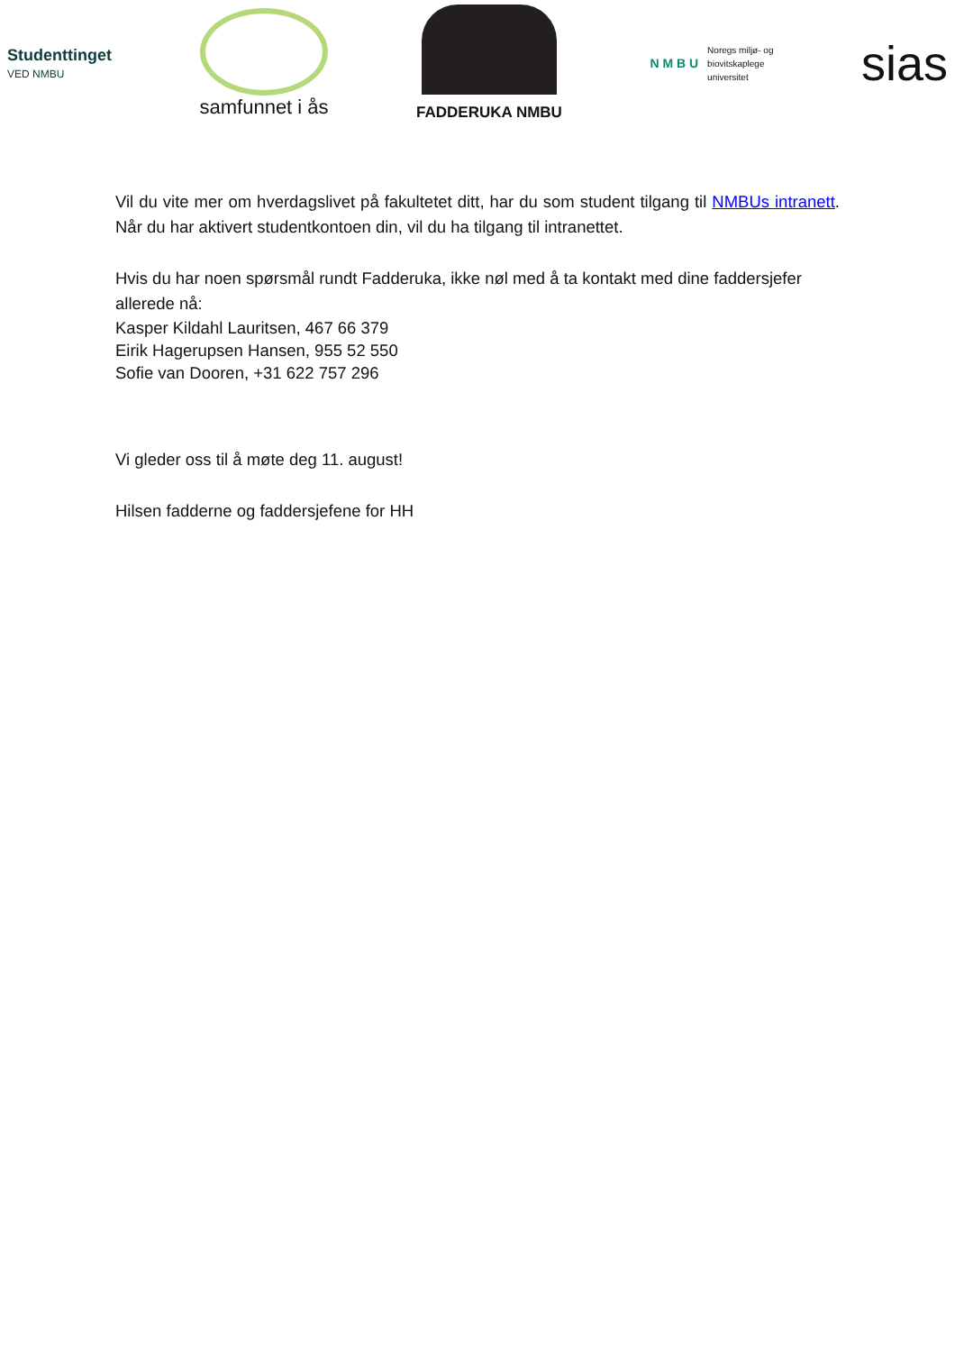Studenttinget
VED NMBU
samfunnet i ås
FADDERUKA NMBU
N M B U Noregs miljø- og
biovitskaplege
universitet
sias
Vil du vite mer om hverdagslivet på fakultetet ditt, har du som student tilgang til NMBUs intranett. Når du har aktivert studentkontoen din, vil du ha tilgang til intranettet.
Hvis du har noen spørsmål rundt Fadderuka, ikke nøl med å ta kontakt med dine faddersjefer allerede nå:
Kasper Kildahl Lauritsen, 467 66 379
Eirik Hagerupsen Hansen, 955 52 550
Sofie van Dooren, +31 622 757 296
Vi gleder oss til å møte deg 11. august!
Hilsen fadderne og faddersjefene for HH